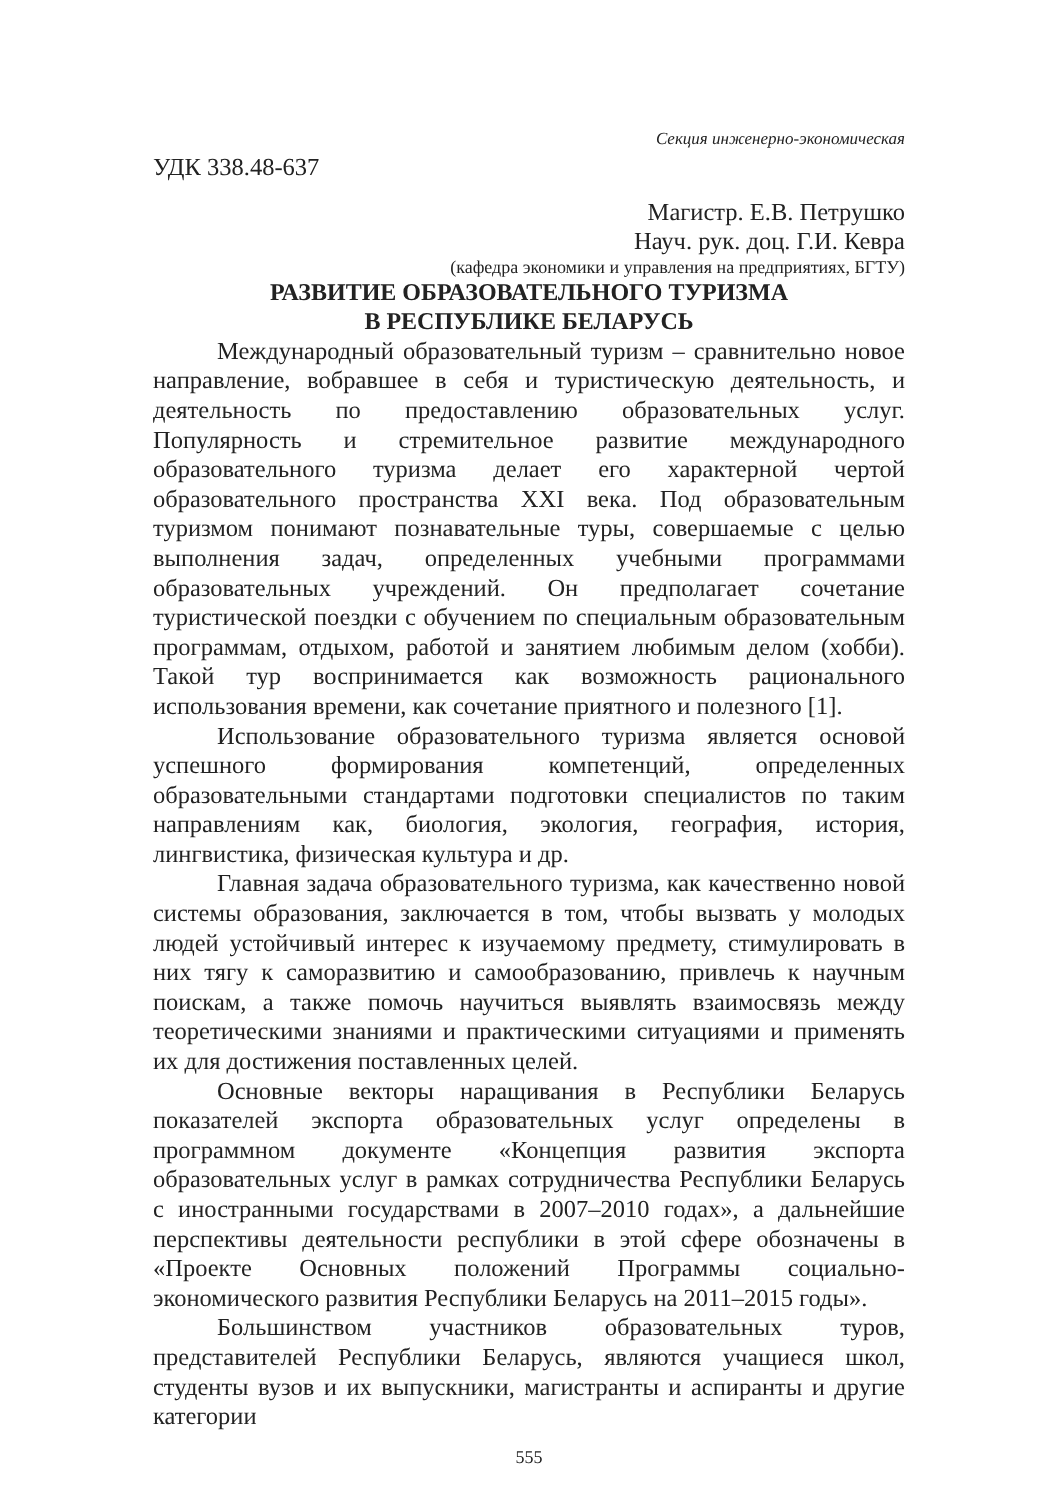Секция инженерно-экономическая
УДК 338.48-637
Магистр. Е.В. Петрушко
Науч. рук. доц. Г.И. Кевра
(кафедра экономики и управления на предприятиях, БГТУ)
РАЗВИТИЕ ОБРАЗОВАТЕЛЬНОГО ТУРИЗМА
В РЕСПУБЛИКЕ БЕЛАРУСЬ
Международный образовательный туризм – сравнительно новое направление, вобравшее в себя и туристическую деятельность, и деятельность по предоставлению образовательных услуг. Популярность и стремительное развитие международного образовательного туризма делает его характерной чертой образовательного пространства XXI века. Под образовательным туризмом понимают познавательные туры, совершаемые с целью выполнения задач, определенных учебными программами образовательных учреждений. Он предполагает сочетание туристической поездки с обучением по специальным образовательным программам, отдыхом, работой и занятием любимым делом (хобби). Такой тур воспринимается как возможность рационального использования времени, как сочетание приятного и полезного [1].
Использование образовательного туризма является основой успешного формирования компетенций, определенных образовательными стандартами подготовки специалистов по таким направлениям как, биология, экология, география, история, лингвистика, физическая культура и др.
Главная задача образовательного туризма, как качественно новой системы образования, заключается в том, чтобы вызвать у молодых людей устойчивый интерес к изучаемому предмету, стимулировать в них тягу к саморазвитию и самообразованию, привлечь к научным поискам, а также помочь научиться выявлять взаимосвязь между теоретическими знаниями и практическими ситуациями и применять их для достижения поставленных целей.
Основные векторы наращивания в Республики Беларусь показателей экспорта образовательных услуг определены в программном документе «Концепция развития экспорта образовательных услуг в рамках сотрудничества Республики Беларусь с иностранными государствами в 2007–2010 годах», а дальнейшие перспективы деятельности республики в этой сфере обозначены в «Проекте Основных положений Программы социально-экономического развития Республики Беларусь на 2011–2015 годы».
Большинством участников образовательных туров, представителей Республики Беларусь, являются учащиеся школ, студенты вузов и их выпускники, магистранты и аспиранты и другие категории
555